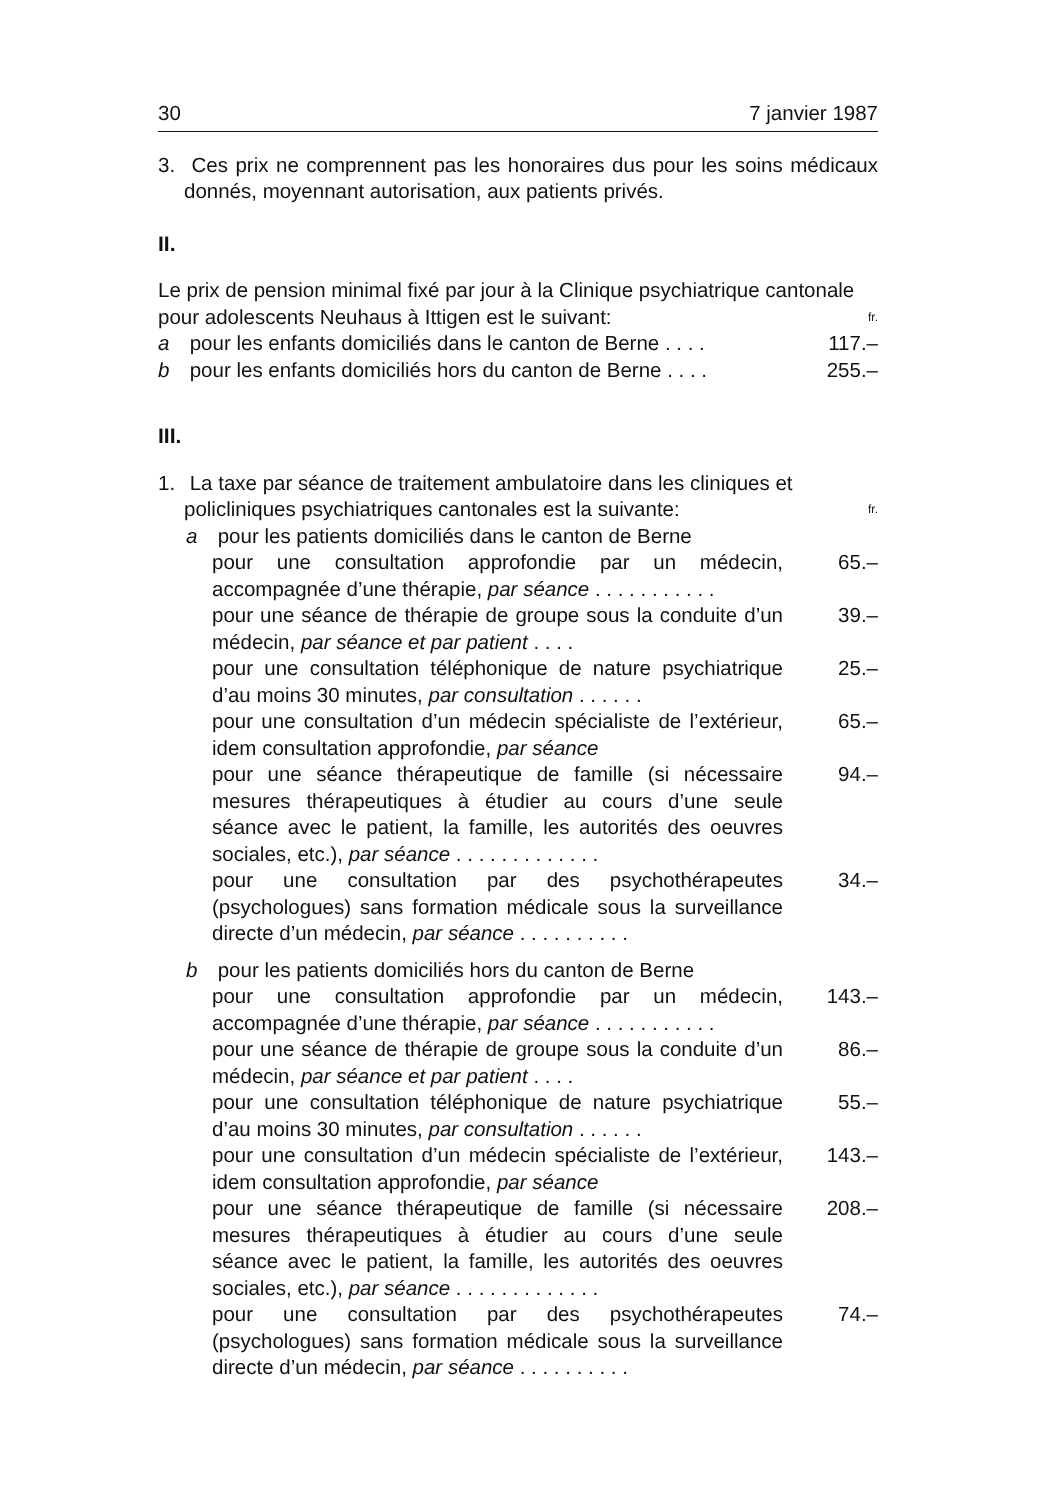30 7 janvier 1987
3. Ces prix ne comprennent pas les honoraires dus pour les soins médicaux donnés, moyennant autorisation, aux patients privés.
II.
Le prix de pension minimal fixé par jour à la Clinique psychiatrique cantonale pour adolescents Neuhaus à Ittigen est le suivant:
fr.
a pour les enfants domiciliés dans le canton de Berne . . . .
117.–
b pour les enfants domiciliés hors du canton de Berne . . . .
255.–
III.
1. La taxe par séance de traitement ambulatoire dans les cliniques et policliniques psychiatriques cantonales est la suivante:
fr.
a pour les patients domiciliés dans le canton de Berne
pour une consultation approfondie par un médecin, accompagnée d’une thérapie, par séance . . . . . . . . . . .
65.–
pour une séance de thérapie de groupe sous la conduite d’un médecin, par séance et par patient . . . .
39.–
pour une consultation téléphonique de nature psychiatrique d’au moins 30 minutes, par consultation . . . . . .
25.–
pour une consultation d’un médecin spécialiste de l’extérieur, idem consultation approfondie, par séance
65.–
pour une séance thérapeutique de famille (si nécessaire mesures thérapeutiques à étudier au cours d’une seule séance avec le patient, la famille, les autorités des oeuvres sociales, etc.), par séance . . . . . . . . . . . . .
94.–
pour une consultation par des psychothérapeutes (psychologues) sans formation médicale sous la surveillance directe d’un médecin, par séance . . . . . . . . . .
34.–
b pour les patients domiciliés hors du canton de Berne
pour une consultation approfondie par un médecin, accompagnée d’une thérapie, par séance . . . . . . . . . . .
143.–
pour une séance de thérapie de groupe sous la conduite d’un médecin, par séance et par patient . . . .
86.–
pour une consultation téléphonique de nature psychiatrique d’au moins 30 minutes, par consultation . . . . . .
55.–
pour une consultation d’un médecin spécialiste de l’extérieur, idem consultation approfondie, par séance
143.–
pour une séance thérapeutique de famille (si nécessaire mesures thérapeutiques à étudier au cours d’une seule séance avec le patient, la famille, les autorités des oeuvres sociales, etc.), par séance . . . . . . . . . . . . .
208.–
pour une consultation par des psychothérapeutes (psychologues) sans formation médicale sous la surveillance directe d’un médecin, par séance . . . . . . . . . .
74.–